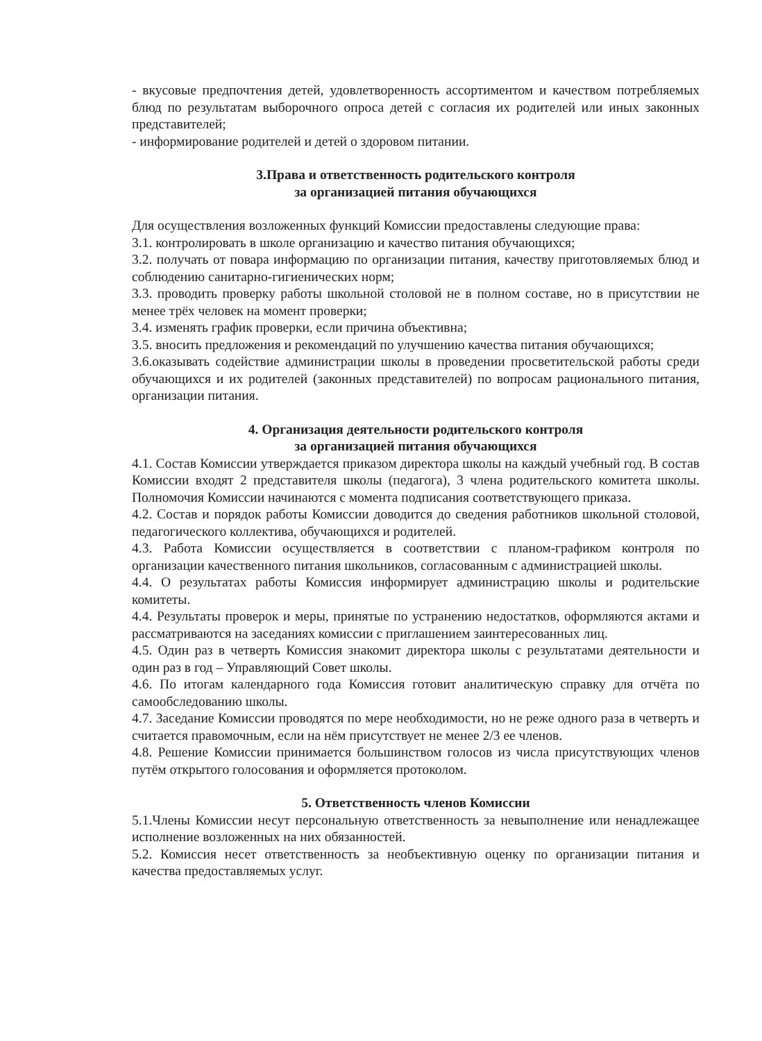- вкусовые предпочтения детей, удовлетворенность ассортиментом и качеством потребляемых блюд по результатам выборочного опроса детей с согласия их родителей или иных законных представителей;
- информирование родителей и детей о здоровом питании.
3.Права и ответственность родительского контроля
за организацией питания обучающихся
Для осуществления возложенных функций Комиссии предоставлены следующие права:
3.1. контролировать в школе организацию и качество питания обучающихся;
3.2. получать от повара информацию по организации питания, качеству приготовляемых блюд и соблюдению санитарно-гигиенических норм;
3.3. проводить проверку работы школьной столовой не в полном составе, но в присутствии не менее трёх человек на момент проверки;
3.4. изменять график проверки, если причина объективна;
3.5. вносить предложения и рекомендаций по улучшению качества питания обучающихся;
3.6.оказывать содействие администрации школы в проведении просветительской работы среди обучающихся и их родителей (законных представителей) по вопросам рационального питания, организации питания.
4. Организация деятельности родительского контроля
за организацией питания обучающихся
4.1. Состав Комиссии утверждается приказом директора школы на каждый учебный год. В состав Комиссии входят 2 представителя школы (педагога), 3 члена родительского комитета школы. Полномочия Комиссии начинаются с момента подписания соответствующего приказа.
4.2. Состав и порядок работы Комиссии доводится до сведения работников школьной столовой, педагогического коллектива, обучающихся и родителей.
4.3. Работа Комиссии осуществляется в соответствии с планом-графиком контроля по организации качественного питания школьников, согласованным с администрацией школы.
4.4. О результатах работы Комиссия информирует администрацию школы и родительские комитеты.
4.4. Результаты проверок и меры, принятые по устранению недостатков, оформляются актами и рассматриваются на заседаниях комиссии с приглашением заинтересованных лиц.
4.5. Один раз в четверть Комиссия знакомит директора школы с результатами деятельности и один раз в год – Управляющий Совет школы.
4.6. По итогам календарного года Комиссия готовит аналитическую справку для отчёта по самообследованию школы.
4.7. Заседание Комиссии проводятся по мере необходимости, но не реже одного раза в четверть и считается правомочным, если на нём присутствует не менее 2/3 ее членов.
4.8. Решение Комиссии принимается большинством голосов из числа присутствующих членов путём открытого голосования и оформляется протоколом.
5. Ответственность членов Комиссии
5.1.Члены Комиссии несут персональную ответственность за невыполнение или ненадлежащее исполнение возложенных на них обязанностей.
5.2. Комиссия несет ответственность за необъективную оценку по организации питания и качества предоставляемых услуг.